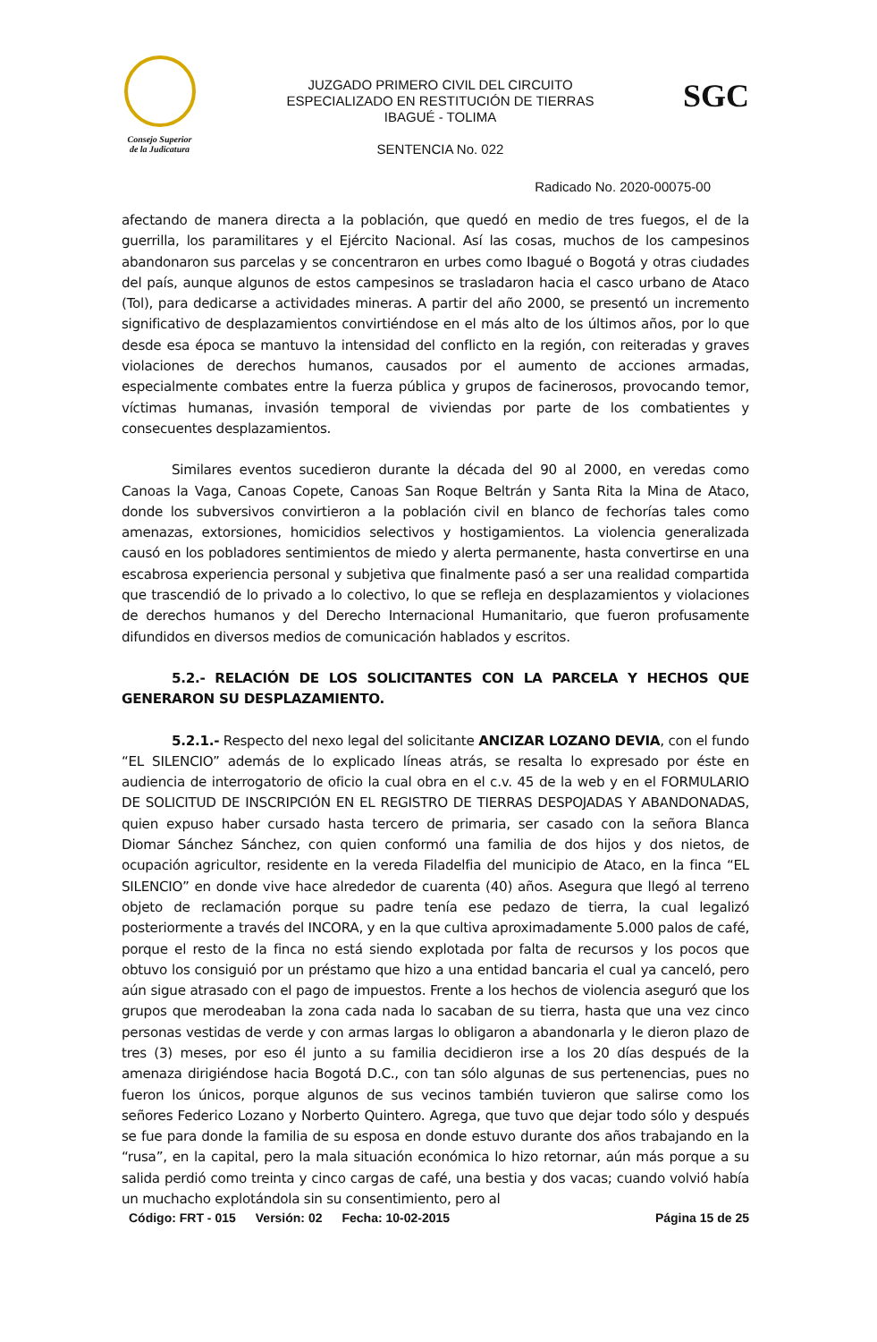Consejo Superior
de la Judicatura
JUZGADO PRIMERO CIVIL DEL CIRCUITO
ESPECIALIZADO EN RESTITUCIÓN DE TIERRAS
IBAGUÉ - TOLIMA
SENTENCIA No. 022
SGC
Radicado No. 2020-00075-00
afectando de manera directa a la población, que quedó en medio de tres fuegos, el de la guerrilla, los paramilitares y el Ejército Nacional. Así las cosas, muchos de los campesinos abandonaron sus parcelas y se concentraron en urbes como Ibagué o Bogotá y otras ciudades del país, aunque algunos de estos campesinos se trasladaron hacia el casco urbano de Ataco (Tol), para dedicarse a actividades mineras. A partir del año 2000, se presentó un incremento significativo de desplazamientos convirtiéndose en el más alto de los últimos años, por lo que desde esa época se mantuvo la intensidad del conflicto en la región, con reiteradas y graves violaciones de derechos humanos, causados por el aumento de acciones armadas, especialmente combates entre la fuerza pública y grupos de facinerosos, provocando temor, víctimas humanas, invasión temporal de viviendas por parte de los combatientes y consecuentes desplazamientos.
Similares eventos sucedieron durante la década del 90 al 2000, en veredas como Canoas la Vaga, Canoas Copete, Canoas San Roque Beltrán y Santa Rita la Mina de Ataco, donde los subversivos convirtieron a la población civil en blanco de fechorías tales como amenazas, extorsiones, homicidios selectivos y hostigamientos. La violencia generalizada causó en los pobladores sentimientos de miedo y alerta permanente, hasta convertirse en una escabrosa experiencia personal y subjetiva que finalmente pasó a ser una realidad compartida que trascendió de lo privado a lo colectivo, lo que se refleja en desplazamientos y violaciones de derechos humanos y del Derecho Internacional Humanitario, que fueron profusamente difundidos en diversos medios de comunicación hablados y escritos.
5.2.- RELACIÓN DE LOS SOLICITANTES CON LA PARCELA Y HECHOS QUE GENERARON SU DESPLAZAMIENTO.
5.2.1.- Respecto del nexo legal del solicitante ANCIZAR LOZANO DEVIA, con el fundo “EL SILENCIO” además de lo explicado líneas atrás, se resalta lo expresado por éste en audiencia de interrogatorio de oficio la cual obra en el c.v. 45 de la web y en el FORMULARIO DE SOLICITUD DE INSCRIPCIÓN EN EL REGISTRO DE TIERRAS DESPOJADAS Y ABANDONADAS, quien expuso haber cursado hasta tercero de primaria, ser casado con la señora Blanca Diomar Sánchez Sánchez, con quien conformó una familia de dos hijos y dos nietos, de ocupación agricultor, residente en la vereda Filadelfia del municipio de Ataco, en la finca “EL SILENCIO” en donde vive hace alrededor de cuarenta (40) años. Asegura que llegó al terreno objeto de reclamación porque su padre tenía ese pedazo de tierra, la cual legalizó posteriormente a través del INCORA, y en la que cultiva aproximadamente 5.000 palos de café, porque el resto de la finca no está siendo explotada por falta de recursos y los pocos que obtuvo los consiguió por un préstamo que hizo a una entidad bancaria el cual ya canceló, pero aún sigue atrasado con el pago de impuestos. Frente a los hechos de violencia aseguró que los grupos que merodeaban la zona cada nada lo sacaban de su tierra, hasta que una vez cinco personas vestidas de verde y con armas largas lo obligaron a abandonarla y le dieron plazo de tres (3) meses, por eso él junto a su familia decidieron irse a los 20 días después de la amenaza dirigiéndose hacia Bogotá D.C., con tan sólo algunas de sus pertenencias, pues no fueron los únicos, porque algunos de sus vecinos también tuvieron que salirse como los señores Federico Lozano y Norberto Quintero. Agrega, que tuvo que dejar todo sólo y después se fue para donde la familia de su esposa en donde estuvo durante dos años trabajando en la “rusa”, en la capital, pero la mala situación económica lo hizo retornar, aún más porque a su salida perdió como treinta y cinco cargas de café, una bestia y dos vacas; cuando volvió había un muchacho explotándola sin su consentimiento, pero al
Código: FRT - 015 Versión: 02 Fecha: 10-02-2015 Página 15 de 25